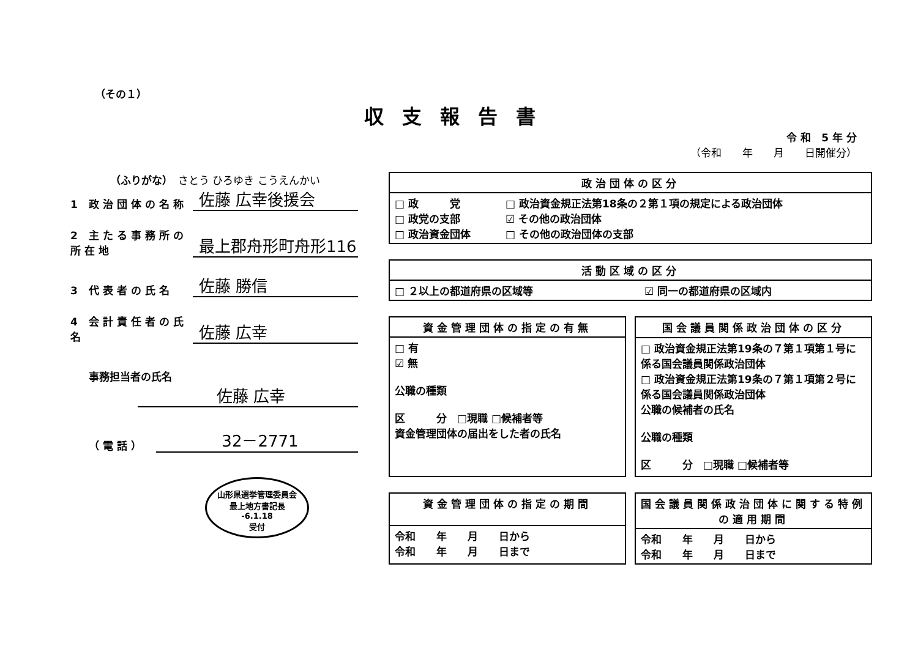（その１）
収支報告書
令 和　5 年 分
（令和　　年　　月　　日開催分）
（ふりがな）　さとう ひろゆき こうえんかい
1 政治団体の名称
佐藤 広幸後援会
2 主たる事務所の所在地
最上郡舟形町舟形116
3 代表者の氏名
佐藤 勝信
4 会計責任者の氏名
佐藤 広幸
事務担当者の氏名
佐藤 広幸
（電話）
32－2771
山形県選挙管理委員会
最上地方書記長
-6.1.18
受付
| 政治団体の区分 | |
| --- | --- |
| □ 政 党 □ 政党の支部 □ 政治資金団体 | □ 政治資金規正法第18条の２第１項の規定による政治団体 ☑ その他の政治団体 □ その他の政治団体の支部 |
| 活動区域の区分 | |
| --- | --- |
| □ ２以上の都道府県の区域等 | ☑ 同一の都道府県の区域内 |
| 資金管理団体の指定の有無 |
| --- |
| □ 有 ☑ 無 公職の種類 区 分 □現職 □候補者等 資金管理団体の届出をした者の氏名 |
| 国会議員関係政治団体の区分 |
| --- |
| □ 政治資金規正法第19条の７第１項第１号に係る国会議員関係政治団体 □ 政治資金規正法第19条の７第１項第２号に係る国会議員関係政治団体 公職の候補者の氏名 公職の種類 区 分 □現職 □候補者等 |
| 資金管理団体の指定の期間 |
| --- |
| 令和 年 月 日から 令和 年 月 日まで |
| 国会議員関係政治団体に関する特例の適用期間 |
| --- |
| 令和 年 月 日から 令和 年 月 日まで |